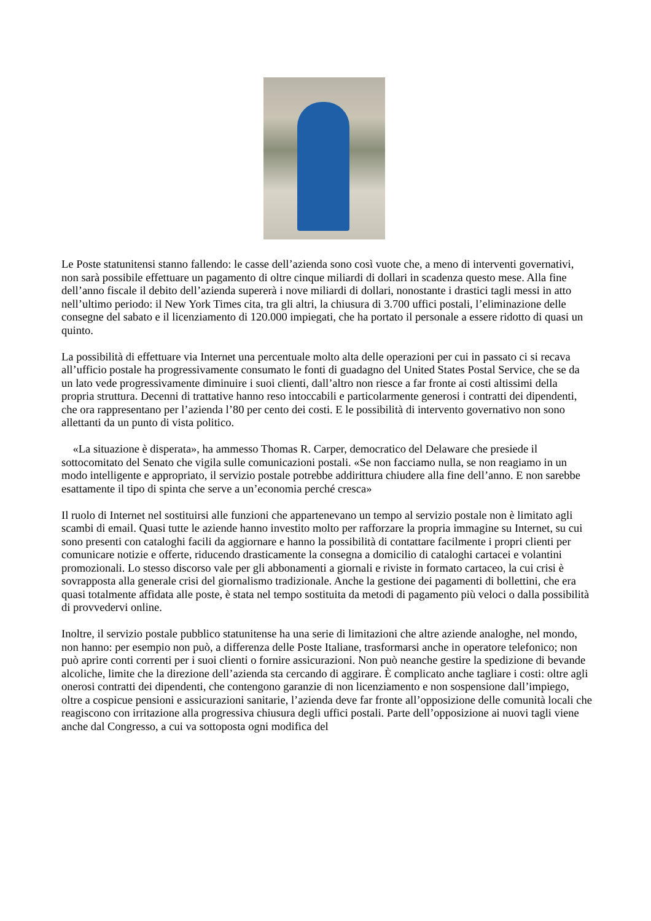Le Poste statunitensi stanno fallendo: le casse dell’azienda sono così vuote che, a meno di interventi governativi, non sarà possibile effettuare un pagamento di oltre cinque miliardi di dollari in scadenza questo mese. Alla fine dell’anno fiscale il debito dell’azienda supererà i nove miliardi di dollari, nonostante i drastici tagli messi in atto nell’ultimo periodo: il New York Times cita, tra gli altri, la chiusura di 3.700 uffici postali, l’eliminazione delle consegne del sabato e il licenziamento di 120.000 impiegati, che ha portato il personale a essere ridotto di quasi un quinto.
La possibilità di effettuare via Internet una percentuale molto alta delle operazioni per cui in passato ci si recava all’ufficio postale ha progressivamente consumato le fonti di guadagno del United States Postal Service, che se da un lato vede progressivamente diminuire i suoi clienti, dall’altro non riesce a far fronte ai costi altissimi della propria struttura. Decenni di trattative hanno reso intoccabili e particolarmente generosi i contratti dei dipendenti, che ora rappresentano per l’azienda l’80 per cento dei costi. E le possibilità di intervento governativo non sono allettanti da un punto di vista politico.
«La situazione è disperata», ha ammesso Thomas R. Carper, democratico del Delaware che presiede il sottocomitato del Senato che vigila sulle comunicazioni postali. «Se non facciamo nulla, se non reagiamo in un modo intelligente e appropriato, il servizio postale potrebbe addirittura chiudere alla fine dell’anno. E non sarebbe esattamente il tipo di spinta che serve a un’economia perché cresca»
Il ruolo di Internet nel sostituirsi alle funzioni che appartenevano un tempo al servizio postale non è limitato agli scambi di email. Quasi tutte le aziende hanno investito molto per rafforzare la propria immagine su Internet, su cui sono presenti con cataloghi facili da aggiornare e hanno la possibilità di contattare facilmente i propri clienti per comunicare notizie e offerte, riducendo drasticamente la consegna a domicilio di cataloghi cartacei e volantini promozionali. Lo stesso discorso vale per gli abbonamenti a giornali e riviste in formato cartaceo, la cui crisi è sovrapposta alla generale crisi del giornalismo tradizionale. Anche la gestione dei pagamenti di bollettini, che era quasi totalmente affidata alle poste, è stata nel tempo sostituita da metodi di pagamento più veloci o dalla possibilità di provvedervi online.
Inoltre, il servizio postale pubblico statunitense ha una serie di limitazioni che altre aziende analoghe, nel mondo, non hanno: per esempio non può, a differenza delle Poste Italiane, trasformarsi anche in operatore telefonico; non può aprire conti correnti per i suoi clienti o fornire assicurazioni. Non può neanche gestire la spedizione di bevande alcoliche, limite che la direzione dell’azienda sta cercando di aggirare. È complicato anche tagliare i costi: oltre agli onerosi contratti dei dipendenti, che contengono garanzie di non licenziamento e non sospensione dall’impiego, oltre a cospicue pensioni e assicurazioni sanitarie, l’azienda deve far fronte all’opposizione delle comunità locali che reagiscono con irritazione alla progressiva chiusura degli uffici postali. Parte dell’opposizione ai nuovi tagli viene anche dal Congresso, a cui va sottoposta ogni modifica del